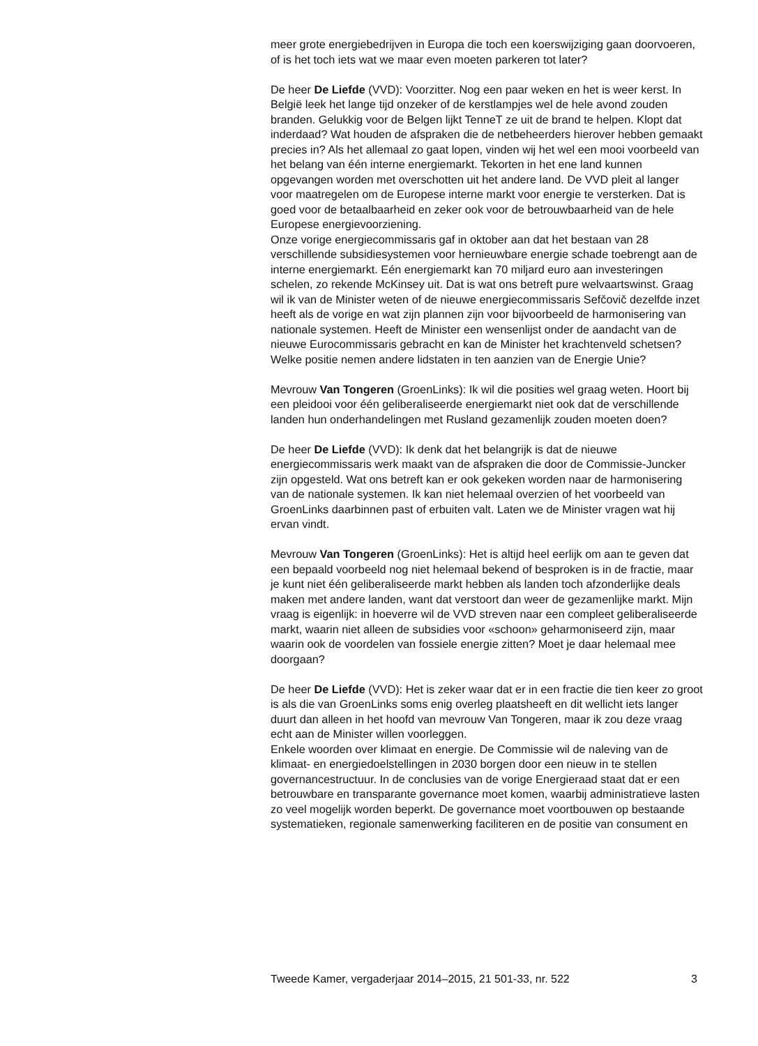meer grote energiebedrijven in Europa die toch een koerswijziging gaan doorvoeren, of is het toch iets wat we maar even moeten parkeren tot later?
De heer De Liefde (VVD): Voorzitter. Nog een paar weken en het is weer kerst. In België leek het lange tijd onzeker of de kerstlampjes wel de hele avond zouden branden. Gelukkig voor de Belgen lijkt TenneT ze uit de brand te helpen. Klopt dat inderdaad? Wat houden de afspraken die de netbeheerders hierover hebben gemaakt precies in? Als het allemaal zo gaat lopen, vinden wij het wel een mooi voorbeeld van het belang van één interne energiemarkt. Tekorten in het ene land kunnen opgevangen worden met overschotten uit het andere land. De VVD pleit al langer voor maatregelen om de Europese interne markt voor energie te versterken. Dat is goed voor de betaalbaarheid en zeker ook voor de betrouwbaarheid van de hele Europese energievoorziening.
Onze vorige energiecommissaris gaf in oktober aan dat het bestaan van 28 verschillende subsidiesystemen voor hernieuwbare energie schade toebrengt aan de interne energiemarkt. Eén energiemarkt kan 70 miljard euro aan investeringen schelen, zo rekende McKinsey uit. Dat is wat ons betreft pure welvaartswinst. Graag wil ik van de Minister weten of de nieuwe energiecommissaris Sefčovič dezelfde inzet heeft als de vorige en wat zijn plannen zijn voor bijvoorbeeld de harmonisering van nationale systemen. Heeft de Minister een wensenlijst onder de aandacht van de nieuwe Eurocommissaris gebracht en kan de Minister het krachtenveld schetsen? Welke positie nemen andere lidstaten in ten aanzien van de Energie Unie?
Mevrouw Van Tongeren (GroenLinks): Ik wil die posities wel graag weten. Hoort bij een pleidooi voor één geliberaliseerde energiemarkt niet ook dat de verschillende landen hun onderhandelingen met Rusland gezamenlijk zouden moeten doen?
De heer De Liefde (VVD): Ik denk dat het belangrijk is dat de nieuwe energiecommissaris werk maakt van de afspraken die door de Commissie-Juncker zijn opgesteld. Wat ons betreft kan er ook gekeken worden naar de harmonisering van de nationale systemen. Ik kan niet helemaal overzien of het voorbeeld van GroenLinks daarbinnen past of erbuiten valt. Laten we de Minister vragen wat hij ervan vindt.
Mevrouw Van Tongeren (GroenLinks): Het is altijd heel eerlijk om aan te geven dat een bepaald voorbeeld nog niet helemaal bekend of besproken is in de fractie, maar je kunt niet één geliberaliseerde markt hebben als landen toch afzonderlijke deals maken met andere landen, want dat verstoort dan weer de gezamenlijke markt. Mijn vraag is eigenlijk: in hoeverre wil de VVD streven naar een compleet geliberaliseerde markt, waarin niet alleen de subsidies voor «schoon» geharmoniseerd zijn, maar waarin ook de voordelen van fossiele energie zitten? Moet je daar helemaal mee doorgaan?
De heer De Liefde (VVD): Het is zeker waar dat er in een fractie die tien keer zo groot is als die van GroenLinks soms enig overleg plaatsheeft en dit wellicht iets langer duurt dan alleen in het hoofd van mevrouw Van Tongeren, maar ik zou deze vraag echt aan de Minister willen voorleggen.
Enkele woorden over klimaat en energie. De Commissie wil de naleving van de klimaat- en energiedoelstellingen in 2030 borgen door een nieuw in te stellen governancestructuur. In de conclusies van de vorige Energieraad staat dat er een betrouwbare en transparante governance moet komen, waarbij administratieve lasten zo veel mogelijk worden beperkt. De governance moet voortbouwen op bestaande systematieken, regionale samenwerking faciliteren en de positie van consument en
Tweede Kamer, vergaderjaar 2014–2015, 21 501-33, nr. 522 3